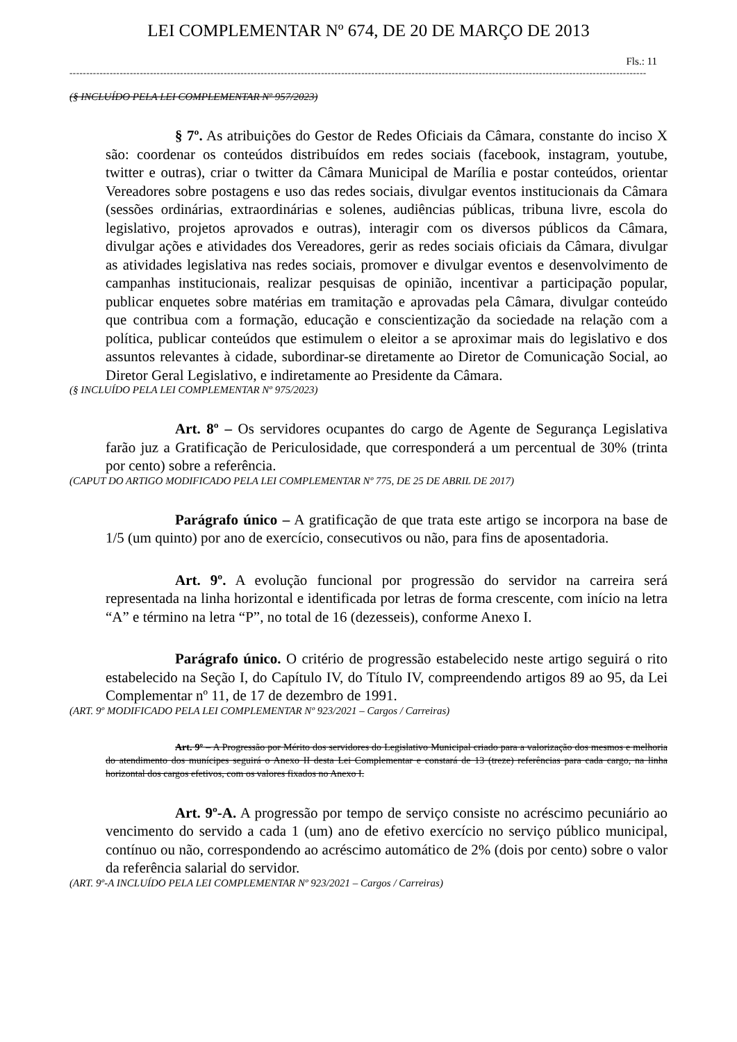LEI COMPLEMENTAR Nº 674, DE 20 DE MARÇO DE 2013
Fls.: 11
----------------------------------------------------------------------------------------------------------------------------------------------------------------------------
(§ INCLUÍDO PELA LEI COMPLEMENTAR Nº 957/2023)
§ 7º. As atribuições do Gestor de Redes Oficiais da Câmara, constante do inciso X são: coordenar os conteúdos distribuídos em redes sociais (facebook, instagram, youtube, twitter e outras), criar o twitter da Câmara Municipal de Marília e postar conteúdos, orientar Vereadores sobre postagens e uso das redes sociais, divulgar eventos institucionais da Câmara (sessões ordinárias, extraordinárias e solenes, audiências públicas, tribuna livre, escola do legislativo, projetos aprovados e outras), interagir com os diversos públicos da Câmara, divulgar ações e atividades dos Vereadores, gerir as redes sociais oficiais da Câmara, divulgar as atividades legislativa nas redes sociais, promover e divulgar eventos e desenvolvimento de campanhas institucionais, realizar pesquisas de opinião, incentivar a participação popular, publicar enquetes sobre matérias em tramitação e aprovadas pela Câmara, divulgar conteúdo que contribua com a formação, educação e conscientização da sociedade na relação com a política, publicar conteúdos que estimulem o eleitor a se aproximar mais do legislativo e dos assuntos relevantes à cidade, subordinar-se diretamente ao Diretor de Comunicação Social, ao Diretor Geral Legislativo, e indiretamente ao Presidente da Câmara.
(§ INCLUÍDO PELA LEI COMPLEMENTAR Nº 975/2023)
Art. 8º – Os servidores ocupantes do cargo de Agente de Segurança Legislativa farão juz a Gratificação de Periculosidade, que corresponderá a um percentual de 30% (trinta por cento) sobre a referência.
(CAPUT DO ARTIGO MODIFICADO PELA LEI COMPLEMENTAR Nº 775, DE 25 DE ABRIL DE 2017)
Parágrafo único – A gratificação de que trata este artigo se incorpora na base de 1/5 (um quinto) por ano de exercício, consecutivos ou não, para fins de aposentadoria.
Art. 9º. A evolução funcional por progressão do servidor na carreira será representada na linha horizontal e identificada por letras de forma crescente, com início na letra “A” e término na letra “P”, no total de 16 (dezesseis), conforme Anexo I.
Parágrafo único. O critério de progressão estabelecido neste artigo seguirá o rito estabelecido na Seção I, do Capítulo IV, do Título IV, compreendendo artigos 89 ao 95, da Lei Complementar nº 11, de 17 de dezembro de 1991.
(ART. 9º MODIFICADO PELA LEI COMPLEMENTAR Nº 923/2021 – Cargos / Carreiras)
Art. 9º – A Progressão por Mérito dos servidores do Legislativo Municipal criado para a valorização dos mesmos e melhoria do atendimento dos munícipes seguirá o Anexo II desta Lei Complementar e constará de 13 (treze) referências para cada cargo, na linha horizontal dos cargos efetivos, com os valores fixados no Anexo I.
Art. 9º-A. A progressão por tempo de serviço consiste no acréscimo pecuniário ao vencimento do servido a cada 1 (um) ano de efetivo exercício no serviço público municipal, contínuo ou não, correspondendo ao acréscimo automático de 2% (dois por cento) sobre o valor da referência salarial do servidor.
(ART. 9º-A INCLUÍDO PELA LEI COMPLEMENTAR Nº 923/2021 – Cargos / Carreiras)